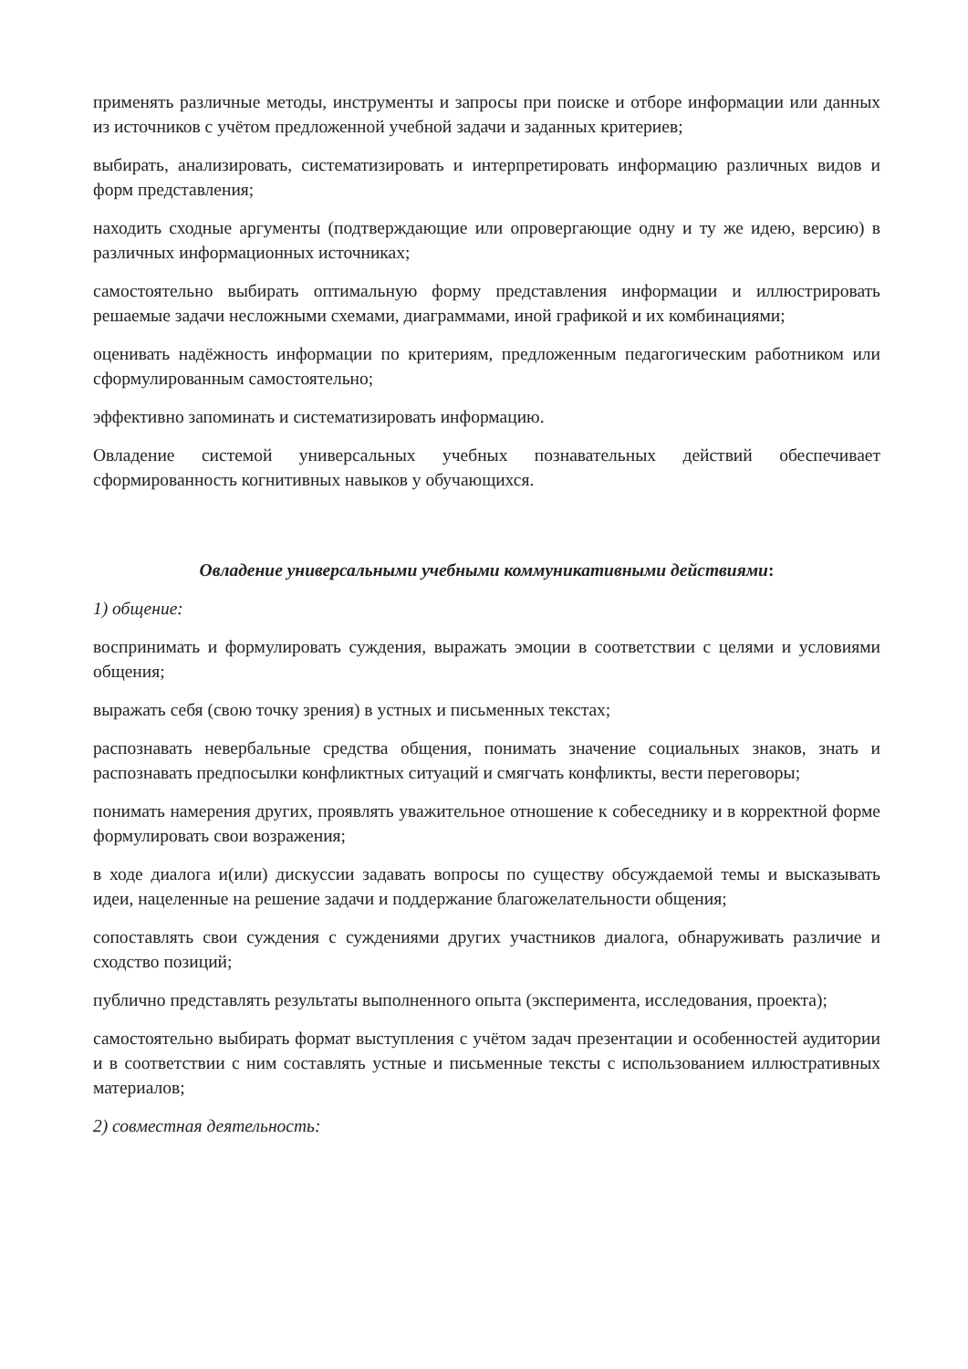применять различные методы, инструменты и запросы при поиске и отборе информации или данных из источников с учётом предложенной учебной задачи и заданных критериев;
выбирать, анализировать, систематизировать и интерпретировать информацию различных видов и форм представления;
находить сходные аргументы (подтверждающие или опровергающие одну и ту же идею, версию) в различных информационных источниках;
самостоятельно выбирать оптимальную форму представления информации и иллюстрировать решаемые задачи несложными схемами, диаграммами, иной графикой и их комбинациями;
оценивать надёжность информации по критериям, предложенным педагогическим работником или сформулированным самостоятельно;
эффективно запоминать и систематизировать информацию.
Овладение системой универсальных учебных познавательных действий обеспечивает сформированность когнитивных навыков у обучающихся.
Овладение универсальными учебными коммуникативными действиями:
1) общение:
воспринимать и формулировать суждения, выражать эмоции в соответствии с целями и условиями общения;
выражать себя (свою точку зрения) в устных и письменных текстах;
распознавать невербальные средства общения, понимать значение социальных знаков, знать и распознавать предпосылки конфликтных ситуаций и смягчать конфликты, вести переговоры;
понимать намерения других, проявлять уважительное отношение к собеседнику и в корректной форме формулировать свои возражения;
в ходе диалога и(или) дискуссии задавать вопросы по существу обсуждаемой темы и высказывать идеи, нацеленные на решение задачи и поддержание благожелательности общения;
сопоставлять свои суждения с суждениями других участников диалога, обнаруживать различие и сходство позиций;
публично представлять результаты выполненного опыта (эксперимента, исследования, проекта);
самостоятельно выбирать формат выступления с учётом задач презентации и особенностей аудитории и в соответствии с ним составлять устные и письменные тексты с использованием иллюстративных материалов;
2) совместная деятельность: